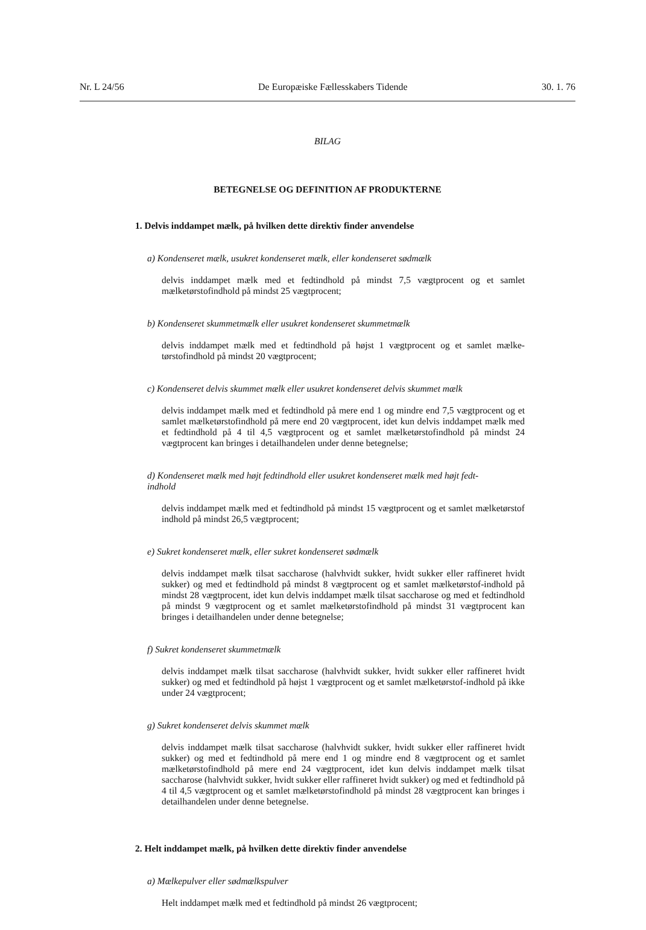Nr. L 24/56 De Europæiske Fællesskabers Tidende 30. 1. 76
BILAG
BETEGNELSE OG DEFINITION AF PRODUKTERNE
1. Delvis inddampet mælk, på hvilken dette direktiv finder anvendelse
a) Kondenseret mælk, usukret kondenseret mælk, eller kondenseret sødmælk
delvis inddampet mælk med et fedtindhold på mindst 7,5 vægtprocent og et samlet mælketørstofindhold på mindst 25 vægtprocent;
b) Kondenseret skummetmælk eller usukret kondenseret skummetmælk
delvis inddampet mælk med et fedtindhold på højst 1 vægtprocent og et samlet mælke-tørstofindhold på mindst 20 vægtprocent;
c) Kondenseret delvis skummet mælk eller usukret kondenseret delvis skummet mælk
delvis inddampet mælk med et fedtindhold på mere end 1 og mindre end 7,5 vægtprocent og et samlet mælketørstofindhold på mere end 20 vægtprocent, idet kun delvis inddampet mælk med et fedtindhold på 4 til 4,5 vægtprocent og et samlet mælketørstofindhold på mindst 24 vægtprocent kan bringes i detailhandelen under denne betegnelse;
d) Kondenseret mælk med højt fedtindhold eller usukret kondenseret mælk med højt fedt-
indhold
delvis inddampet mælk med et fedtindhold på mindst 15 vægtprocent og et samlet mælketørstof indhold på mindst 26,5 vægtprocent;
e) Sukret kondenseret mælk, eller sukret kondenseret sødmælk
delvis inddampet mælk tilsat saccharose (halvhvidt sukker, hvidt sukker eller raffineret hvidt sukker) og med et fedtindhold på mindst 8 vægtprocent og et samlet mælketørstof-indhold på mindst 28 vægtprocent, idet kun delvis inddampet mælk tilsat saccharose og med et fedtindhold på mindst 9 vægtprocent og et samlet mælketørstofindhold på mindst 31 vægtprocent kan bringes i detailhandelen under denne betegnelse;
f) Sukret kondenseret skummetmælk
delvis inddampet mælk tilsat saccharose (halvhvidt sukker, hvidt sukker eller raffineret hvidt sukker) og med et fedtindhold på højst 1 vægtprocent og et samlet mælketørstof-indhold på ikke under 24 vægtprocent;
g) Sukret kondenseret delvis skummet mælk
delvis inddampet mælk tilsat saccharose (halvhvidt sukker, hvidt sukker eller raffineret hvidt sukker) og med et fedtindhold på mere end 1 og mindre end 8 vægtprocent og et samlet mælketørstofindhold på mere end 24 vægtprocent, idet kun delvis inddampet mælk tilsat saccharose (halvhvidt sukker, hvidt sukker eller raffineret hvidt sukker) og med et fedtindhold på 4 til 4,5 vægtprocent og et samlet mælketørstofindhold på mindst 28 vægtprocent kan bringes i detailhandelen under denne betegnelse.
2. Helt inddampet mælk, på hvilken dette direktiv finder anvendelse
a) Mælkepulver eller sødmælkspulver
Helt inddampet mælk med et fedtindhold på mindst 26 vægtprocent;